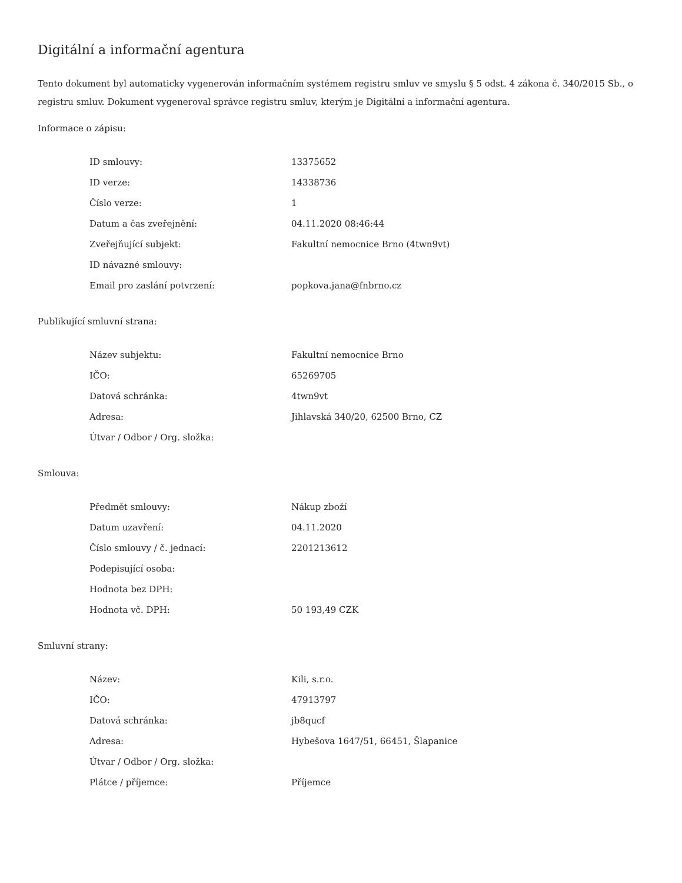Digitální a informační agentura
Tento dokument byl automaticky vygenerován informačním systémem registru smluv ve smyslu § 5 odst. 4 zákona č. 340/2015 Sb., o registru smluv. Dokument vygeneroval správce registru smluv, kterým je Digitální a informační agentura.
Informace o zápisu:
| ID smlouvy: | 13375652 |
| ID verze: | 14338736 |
| Číslo verze: | 1 |
| Datum a čas zveřejnění: | 04.11.2020 08:46:44 |
| Zveřejňující subjekt: | Fakultní nemocnice Brno (4twn9vt) |
| ID návazné smlouvy: | |
| Email pro zaslání potvrzení: | popkova.jana@fnbrno.cz |
Publikující smluvní strana:
| Název subjektu: | Fakultní nemocnice Brno |
| IČO: | 65269705 |
| Datová schránka: | 4twn9vt |
| Adresa: | Jihlavská 340/20, 62500 Brno, CZ |
| Útvar / Odbor / Org. složka: | |
Smlouva:
| Předmět smlouvy: | Nákup zboží |
| Datum uzavření: | 04.11.2020 |
| Číslo smlouvy / č. jednací: | 2201213612 |
| Podepisující osoba: | |
| Hodnota bez DPH: | |
| Hodnota vč. DPH: | 50 193,49 CZK |
Smluvní strany:
| Název: | Kili, s.r.o. |
| IČO: | 47913797 |
| Datová schránka: | jb8qucf |
| Adresa: | Hybešova 1647/51, 66451, Šlapanice |
| Útvar / Odbor / Org. složka: | |
| Plátce / příjemce: | Příjemce |